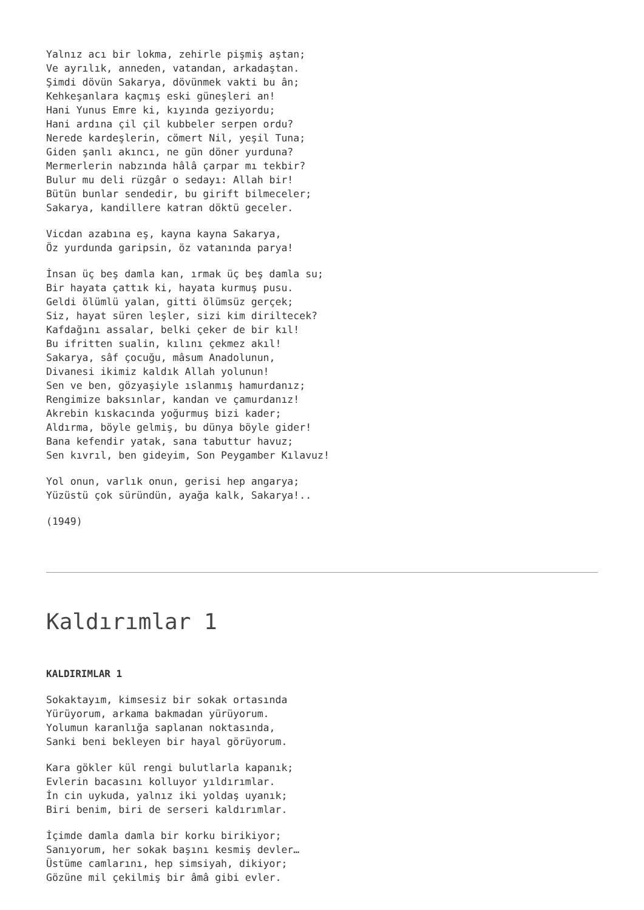Yalnız acı bir lokma, zehirle pişmiş aştan;
Ve ayrılık, anneden, vatandan, arkadaştan.
Şimdi dövün Sakarya, dövünmek vakti bu ân;
Kehkeşanlara kaçmış eski güneşleri an!
Hani Yunus Emre ki, kıyında geziyordu;
Hani ardına çil çil kubbeler serpen ordu?
Nerede kardeşlerin, cömert Nil, yeşil Tuna;
Giden şanlı akıncı, ne gün döner yurduna?
Mermerlerin nabzında hâlâ çarpar mı tekbir?
Bulur mu deli rüzgâr o sedayı: Allah bir!
Bütün bunlar sendedir, bu girift bilmeceler;
Sakarya, kandillere katran döktü geceler.
Vicdan azabına eş, kayna kayna Sakarya,
Öz yurdunda garipsin, öz vatanında parya!
İnsan üç beş damla kan, ırmak üç beş damla su;
Bir hayata çattık ki, hayata kurmuş pusu.
Geldi ölümlü yalan, gitti ölümsüz gerçek;
Siz, hayat süren leşler, sizi kim diriltecek?
Kafdağını assalar, belki çeker de bir kıl!
Bu ifritten sualin, kılını çekmez akıl!
Sakarya, sâf çocuğu, mâsum Anadolunun,
Divanesi ikimiz kaldık Allah yolunun!
Sen ve ben, gözyaşiyle ıslanmış hamurdanız;
Rengimize baksınlar, kandan ve çamurdanız!
Akrebin kıskacında yoğurmuş bizi kader;
Aldırma, böyle gelmiş, bu dünya böyle gider!
Bana kefendir yatak, sana tabuttur havuz;
Sen kıvrıl, ben gideyim, Son Peygamber Kılavuz!
Yol onun, varlık onun, gerisi hep angarya;
Yüzüstü çok süründün, ayağa kalk, Sakarya!..
(1949)
Kaldırımlar 1
KALDIRIMLAR 1
Sokaktayım, kimsesiz bir sokak ortasında
Yürüyorum, arkama bakmadan yürüyorum.
Yolumun karanlığa saplanan noktasında,
Sanki beni bekleyen bir hayal görüyorum.
Kara gökler kül rengi bulutlarla kapanık;
Evlerin bacasını kolluyor yıldırımlar.
İn cin uykuda, yalnız iki yoldaş uyanık;
Biri benim, biri de serseri kaldırımlar.
İçimde damla damla bir korku birikiyor;
Sanıyorum, her sokak başını kesmiş devler…
Üstüme camlarını, hep simsiyah, dikiyor;
Gözüne mil çekilmiş bir âmâ gibi evler.